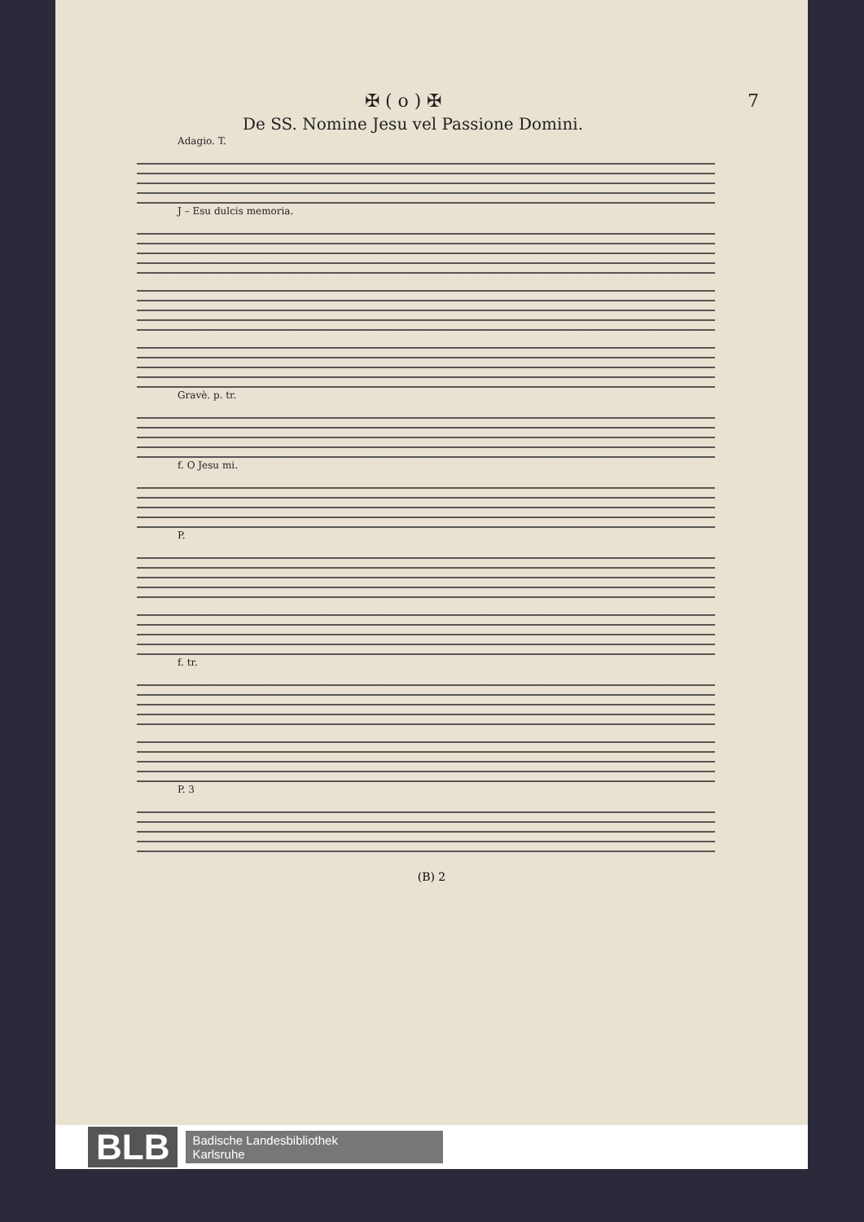✠ ( o ) ✠ 7
De SS. Nomine Jesu vel Passione Domini.
Adagio. T.
J – Esu dulcis memoria.
Gravè. p. tr.
f. O Jesu mi.
P.
f. tr.
P. 3
(B) 2
BLB Badische Landesbibliothek
Karlsruhe